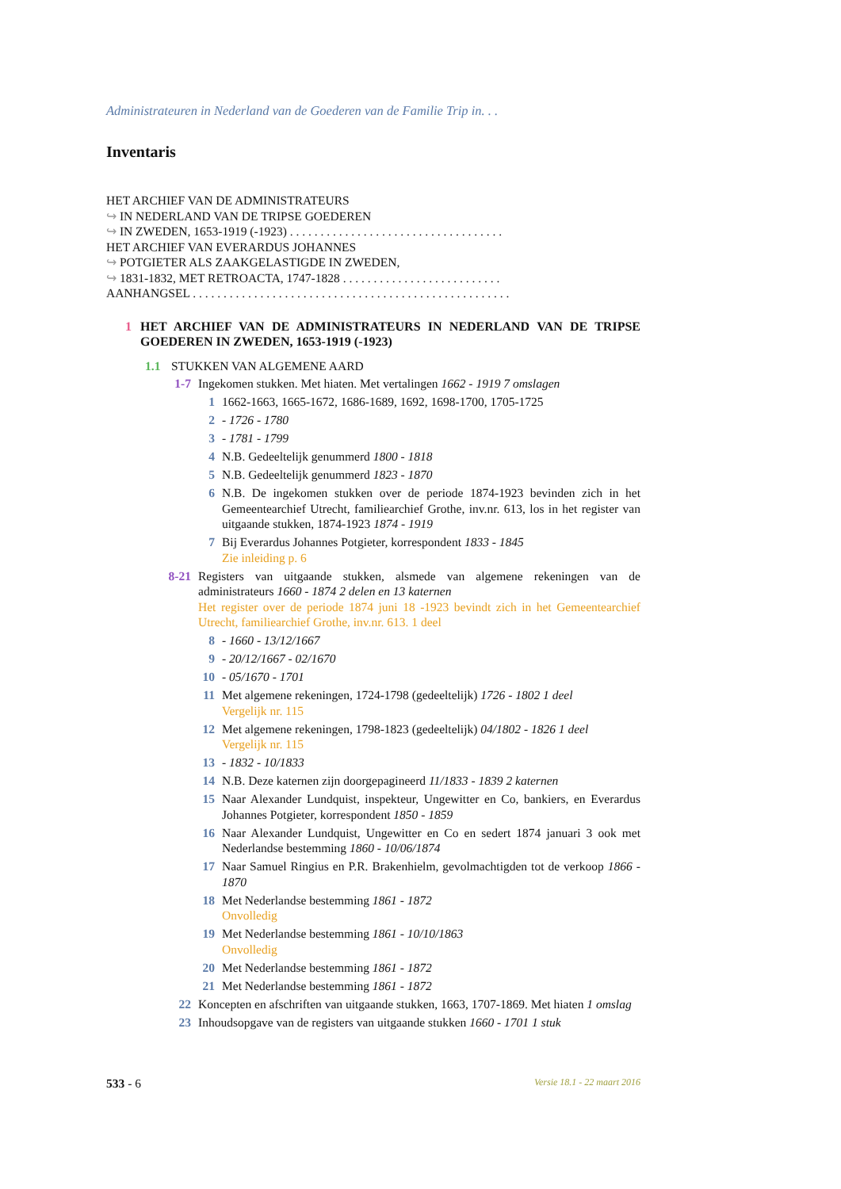Administrateuren in Nederland van de Goederen van de Familie Trip in. . .
Inventaris
HET ARCHIEF VAN DE ADMINISTRATEURS
↪ IN NEDERLAND VAN DE TRIPSE GOEDEREN
↪ IN ZWEDEN, 1653-1919 (-1923) . . . . . . . . . . . . . . . . . . . . . . . . . . . . . . . . . . .
HET ARCHIEF VAN EVERARDUS JOHANNES
↪ POTGIETER ALS ZAAKGELASTIGDE IN ZWEDEN,
↪ 1831-1832, MET RETROACTA, 1747-1828 . . . . . . . . . . . . . . . . . . . . . . . . . .
AANHANGSEL . . . . . . . . . . . . . . . . . . . . . . . . . . . . . . . . . . . . . . . . . . . . . . . . . . . .
1 HET ARCHIEF VAN DE ADMINISTRATEURS IN NEDERLAND VAN DE TRIPSE GOEDEREN IN ZWEDEN, 1653-1919 (-1923)
1.1 STUKKEN VAN ALGEMENE AARD
1-7 Ingekomen stukken. Met hiaten. Met vertalingen 1662 - 1919 7 omslagen
1 1662-1663, 1665-1672, 1686-1689, 1692, 1698-1700, 1705-1725
2 - 1726 - 1780
3 - 1781 - 1799
4 N.B. Gedeeltelijk genummerd 1800 - 1818
5 N.B. Gedeeltelijk genummerd 1823 - 1870
6 N.B. De ingekomen stukken over de periode 1874-1923 bevinden zich in het Gemeentearchief Utrecht, familiearchief Grothe, inv.nr. 613, los in het register van uitgaande stukken, 1874-1923 1874 - 1919
7 Bij Everardus Johannes Potgieter, korrespondent 1833 - 1845
Zie inleiding p. 6
8-21 Registers van uitgaande stukken, alsmede van algemene rekeningen van de administrateurs 1660 - 1874 2 delen en 13 katernen
Het register over de periode 1874 juni 18 -1923 bevindt zich in het Gemeentearchief Utrecht, familiearchief Grothe, inv.nr. 613. 1 deel
8 - 1660 - 13/12/1667
9 - 20/12/1667 - 02/1670
10 - 05/1670 - 1701
11 Met algemene rekeningen, 1724-1798 (gedeeltelijk) 1726 - 1802 1 deel
Vergelijk nr. 115
12 Met algemene rekeningen, 1798-1823 (gedeeltelijk) 04/1802 - 1826 1 deel
Vergelijk nr. 115
13 - 1832 - 10/1833
14 N.B. Deze katernen zijn doorgepagineerd 11/1833 - 1839 2 katernen
15 Naar Alexander Lundquist, inspekteur, Ungewitter en Co, bankiers, en Everardus Johannes Potgieter, korrespondent 1850 - 1859
16 Naar Alexander Lundquist, Ungewitter en Co en sedert 1874 januari 3 ook met Nederlandse bestemming 1860 - 10/06/1874
17 Naar Samuel Ringius en P.R. Brakenhielm, gevolmachtigden tot de verkoop 1866 - 1870
18 Met Nederlandse bestemming 1861 - 1872
Onvolledig
19 Met Nederlandse bestemming 1861 - 10/10/1863
Onvolledig
20 Met Nederlandse bestemming 1861 - 1872
21 Met Nederlandse bestemming 1861 - 1872
22 Koncepten en afschriften van uitgaande stukken, 1663, 1707-1869. Met hiaten 1 omslag
23 Inhoudsopgave van de registers van uitgaande stukken 1660 - 1701 1 stuk
533 - 6 Versie 18.1 - 22 maart 2016